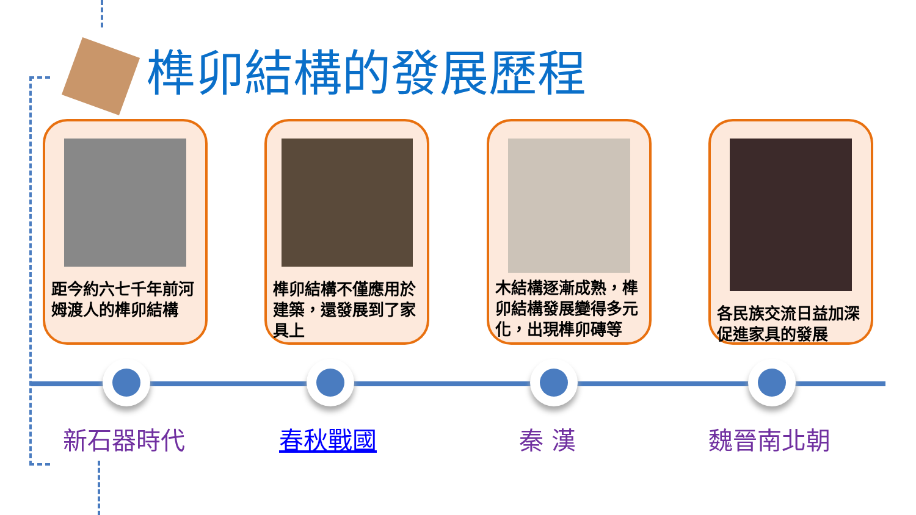榫卯結構的發展歷程
距今約六七千年前河姆渡人的榫卯結構
榫卯結構不僅應用於建築，還發展到了家具上
木結構逐漸成熟，榫卯結構發展變得多元化，出現榫卯磚等
各民族交流日益加深促進家具的發展
新石器時代 春秋戰國 秦 漢 魏晉南北朝